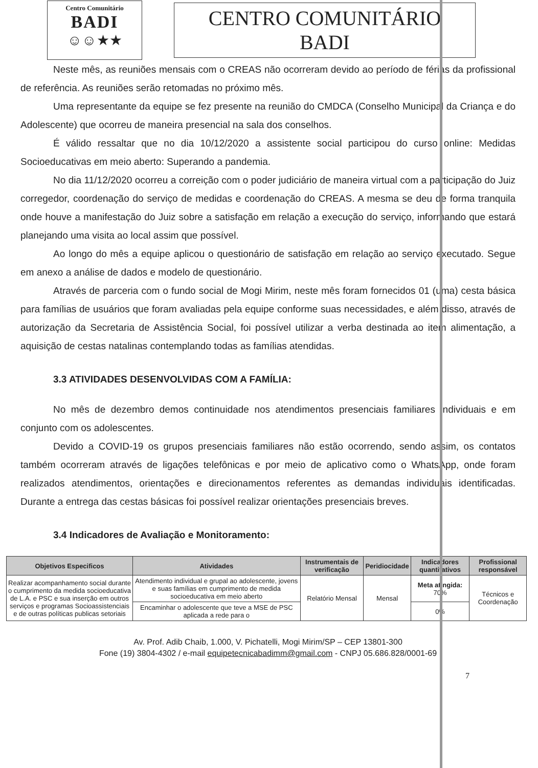Centro Comunitário
BADI
☺☺★★
CENTRO COMUNITÁRIO BADI
Neste mês, as reuniões mensais com o CREAS não ocorreram devido ao período de férias da profissional de referência. As reuniões serão retomadas no próximo mês.
Uma representante da equipe se fez presente na reunião do CMDCA (Conselho Municipal da Criança e do Adolescente) que ocorreu de maneira presencial na sala dos conselhos.
É válido ressaltar que no dia 10/12/2020 a assistente social participou do curso online: Medidas Socioeducativas em meio aberto: Superando a pandemia.
No dia 11/12/2020 ocorreu a correição com o poder judiciário de maneira virtual com a participação do Juiz corregedor, coordenação do serviço de medidas e coordenação do CREAS. A mesma se deu de forma tranquila onde houve a manifestação do Juiz sobre a satisfação em relação a execução do serviço, informando que estará planejando uma visita ao local assim que possível.
Ao longo do mês a equipe aplicou o questionário de satisfação em relação ao serviço executado. Segue em anexo a análise de dados e modelo de questionário.
Através de parceria com o fundo social de Mogi Mirim, neste mês foram fornecidos 01 (uma) cesta básica para famílias de usuários que foram avaliadas pela equipe conforme suas necessidades, e além disso, através de autorização da Secretaria de Assistência Social, foi possível utilizar a verba destinada ao item alimentação, a aquisição de cestas natalinas contemplando todas as famílias atendidas.
3.3 ATIVIDADES DESENVOLVIDAS COM A FAMÍLIA:
No mês de dezembro demos continuidade nos atendimentos presenciais familiares individuais e em conjunto com os adolescentes.
Devido a COVID-19 os grupos presenciais familiares não estão ocorrendo, sendo assim, os contatos também ocorreram através de ligações telefônicas e por meio de aplicativo como o WhatsApp, onde foram realizados atendimentos, orientações e direcionamentos referentes as demandas individuais identificadas. Durante a entrega das cestas básicas foi possível realizar orientações presenciais breves.
3.4 Indicadores de Avaliação e Monitoramento:
| Objetivos Especificos | Atividades | Instrumentais de verificação | Peridiocidade | Indicadores quantitativos | Profissional responsável |
| --- | --- | --- | --- | --- | --- |
| Realizar acompanhamento social durante o cumprimento da medida socioeducativa de L.A. e PSC e sua inserção em outros serviços e programas Socioassistenciais e de outras políticas publicas setoriais | Atendimento individual e grupal ao adolescente, jovens e suas famílias em cumprimento de medida socioeducativa em meio aberto | Relatório Mensal | Mensal | Meta atingida: 70% | Técnicos e Coordenação |
| | Encaminhar o adolescente que teve a MSE de PSC aplicada a rede para o | | | 0% | |
Av. Prof. Adib Chaib, 1.000, V. Pichatelli, Mogi Mirim/SP – CEP 13801-300
Fone (19) 3804-4302 / e-mail equipetecnicabadimm@gmail.com - CNPJ 05.686.828/0001-69
7